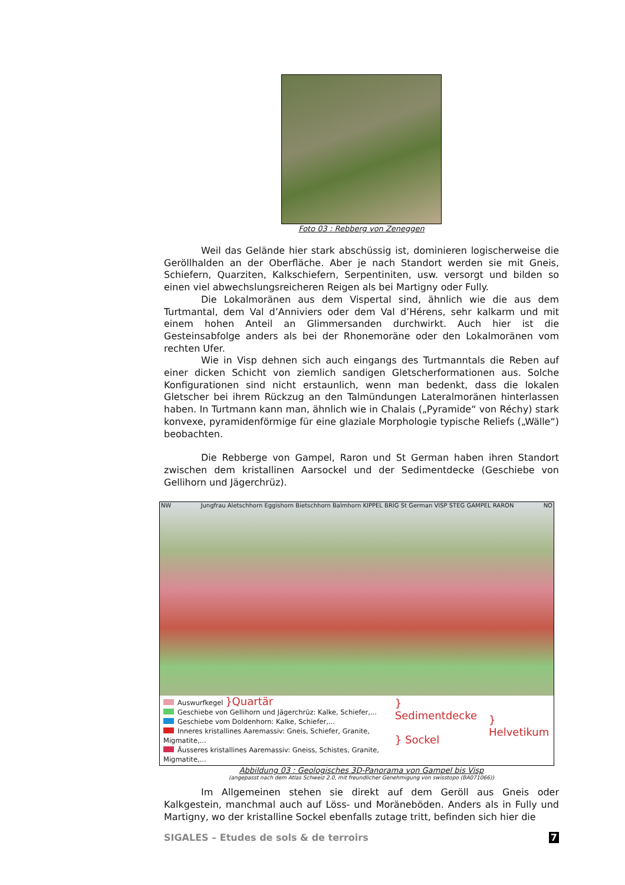Foto 03 : Rebberg von Zeneggen
Weil das Gelände hier stark abschüssig ist, dominieren logischerweise die Geröllhalden an der Oberfläche. Aber je nach Standort werden sie mit Gneis, Schiefern, Quarziten, Kalkschiefern, Serpentiniten, usw. versorgt und bilden so einen viel abwechslungsreicheren Reigen als bei Martigny oder Fully.
Die Lokalmoränen aus dem Vispertal sind, ähnlich wie die aus dem Turtmantal, dem Val d’Anniviers oder dem Val d’Hérens, sehr kalkarm und mit einem hohen Anteil an Glimmersanden durchwirkt. Auch hier ist die Gesteinsabfolge anders als bei der Rhonemoräne oder den Lokalmoränen vom rechten Ufer.
Wie in Visp dehnen sich auch eingangs des Turtmanntals die Reben auf einer dicken Schicht von ziemlich sandigen Gletscherformationen aus. Solche Konfigurationen sind nicht erstaunlich, wenn man bedenkt, dass die lokalen Gletscher bei ihrem Rückzug an den Talmündungen Lateralmoränen hinterlassen haben. In Turtmann kann man, ähnlich wie in Chalais („Pyramide“ von Réchy) stark konvexe, pyramidenförmige für eine glaziale Morphologie typische Reliefs („Wälle“) beobachten.
Die Rebberge von Gampel, Raron und St German haben ihren Standort zwischen dem kristallinen Aarsockel und der Sedimentdecke (Geschiebe von Gellihorn und Jägerchrüz).
NW Jungfrau Aletschhorn Eggishorn Bietschhorn Balmhorn KIPPEL BRIG St German VISP STEG GAMPEL RARON NO
Auswurfkegel }Quartär
Geschiebe von Gellihorn und Jägerchrüz: Kalke, Schiefer,...
Geschiebe vom Doldenhorn: Kalke, Schiefer,...
Inneres kristallines Aaremassiv: Gneis, Schiefer, Granite, Migmatite,...
Äusseres kristallines Aaremassiv: Gneiss, Schistes, Granite, Migmatite,...
} Sedimentdecke
} Sockel
} Helvetikum
Abbildung 03 : Geologisches 3D-Panorama von Gampel bis Visp
(angepasst nach dem Atlas Schweiz 2.0, mit freundlicher Genehmigung von swisstopo (BA071066))
Im Allgemeinen stehen sie direkt auf dem Geröll aus Gneis oder Kalkgestein, manchmal auch auf Löss- und Moräneböden. Anders als in Fully und Martigny, wo der kristalline Sockel ebenfalls zutage tritt, befinden sich hier die
SIGALES – Etudes de sols & de terroirs 7